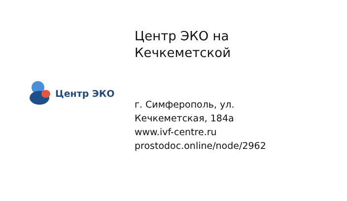Центр ЭКО
Центр ЭКО на
Кечкеметской
г. Симферополь, ул.
Кечкеметская, 184а
www.ivf-centre.ru
prostodoc.online/node/2962